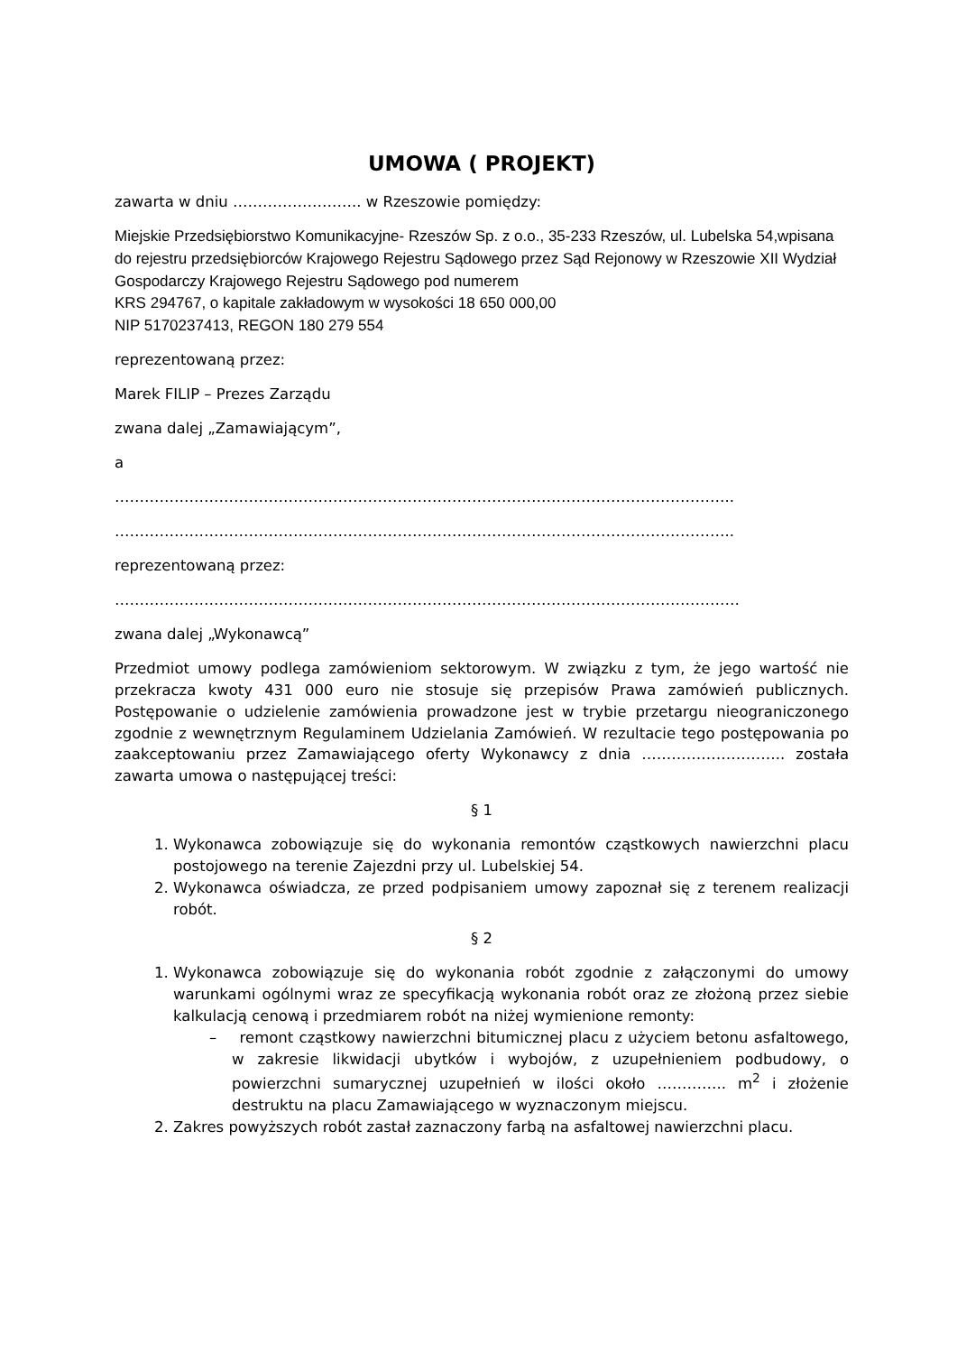UMOWA ( PROJEKT)
zawarta w dniu …………………….. w Rzeszowie pomiędzy:
Miejskie Przedsiębiorstwo Komunikacyjne- Rzeszów Sp. z o.o., 35-233 Rzeszów, ul. Lubelska 54,wpisana do rejestru przedsiębiorców Krajowego Rejestru Sądowego przez Sąd Rejonowy w Rzeszowie XII Wydział Gospodarczy Krajowego Rejestru Sądowego pod numerem
KRS 294767, o kapitale zakładowym w wysokości 18 650 000,00
NIP 5170237413, REGON 180 279 554
reprezentowaną przez:
Marek FILIP – Prezes Zarządu
zwana dalej „Zamawiającym”,
a
……………………………………………………………………………………………………………..
……………………………………………………………………………………………………………..
reprezentowaną przez:
………………………………………………………………………………………………………………
zwana dalej „Wykonawcą”
Przedmiot umowy podlega zamówieniom sektorowym. W związku z tym, że jego wartość nie przekracza kwoty 431 000 euro nie stosuje się przepisów Prawa zamówień publicznych. Postępowanie o udzielenie zamówienia prowadzone jest w trybie przetargu nieograniczonego zgodnie z wewnętrznym Regulaminem Udzielania Zamówień. W rezultacie tego postępowania po zaakceptowaniu przez Zamawiającego oferty Wykonawcy z dnia ……………………….. została zawarta umowa o następującej treści:
§ 1
1. Wykonawca zobowiązuje się do wykonania remontów cząstkowych nawierzchni placu postojowego na terenie Zajezdni przy ul. Lubelskiej 54.
2. Wykonawca oświadcza, ze przed podpisaniem umowy zapoznał się z terenem realizacji robót.
§ 2
1. Wykonawca zobowiązuje się do wykonania robót zgodnie z załączonymi do umowy warunkami ogólnymi wraz ze specyfikacją wykonania robót oraz ze złożoną przez siebie kalkulacją cenową i przedmiarem robót na niżej wymienione remonty:
– remont cząstkowy nawierzchni bitumicznej placu z użyciem betonu asfaltowego, w zakresie likwidacji ubytków i wybojów, z uzupełnieniem podbudowy, o powierzchni sumarycznej uzupełnień w ilości około ………….. m<sup>2</sup> i złożenie destruktu na placu Zamawiającego w wyznaczonym miejscu.
2. Zakres powyższych robót zastał zaznaczony farbą na asfaltowej nawierzchni placu.